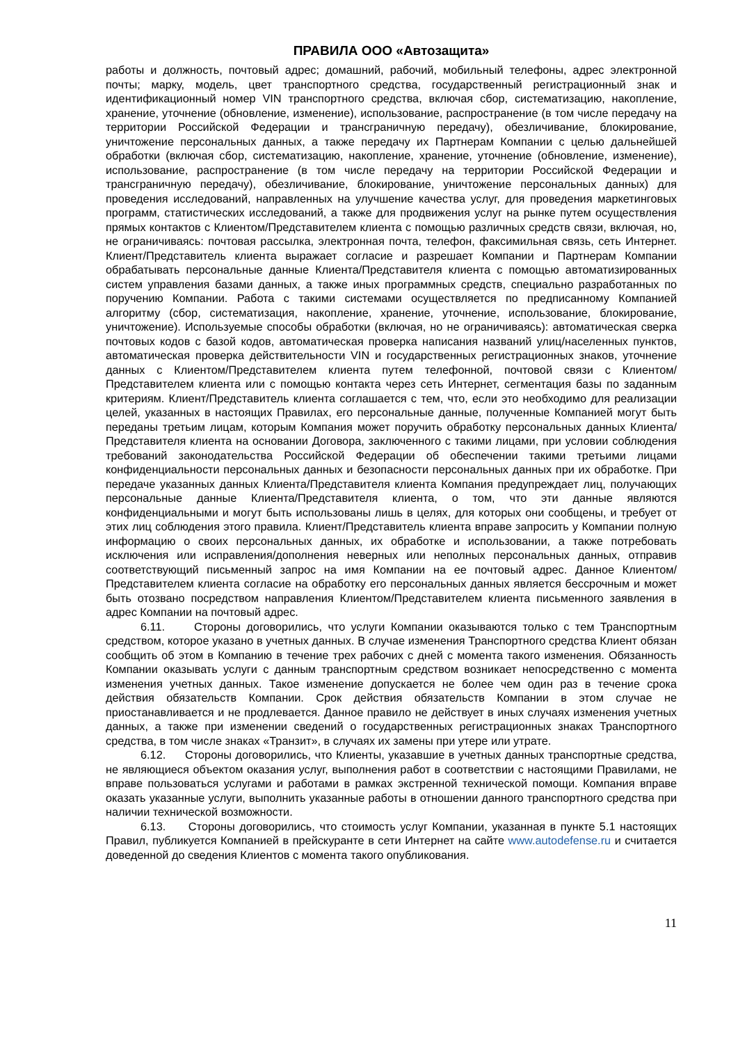ПРАВИЛА ООО «Автозащита»
работы и должность, почтовый адрес; домашний, рабочий, мобильный телефоны, адрес электронной почты; марку, модель, цвет транспортного средства, государственный регистрационный знак и идентификационный номер VIN транспортного средства, включая сбор, систематизацию, накопление, хранение, уточнение (обновление, изменение), использование, распространение (в том числе передачу на территории Российской Федерации и трансграничную передачу), обезличивание, блокирование, уничтожение персональных данных, а также передачу их Партнерам Компании с целью дальнейшей обработки (включая сбор, систематизацию, накопление, хранение, уточнение (обновление, изменение), использование, распространение (в том числе передачу на территории Российской Федерации и трансграничную передачу), обезличивание, блокирование, уничтожение персональных данных) для проведения исследований, направленных на улучшение качества услуг, для проведения маркетинговых программ, статистических исследований, а также для продвижения услуг на рынке путем осуществления прямых контактов с Клиентом/Представителем клиента с помощью различных средств связи, включая, но, не ограничиваясь: почтовая рассылка, электронная почта, телефон, факсимильная связь, сеть Интернет. Клиент/Представитель клиента выражает согласие и разрешает Компании и Партнерам Компании обрабатывать персональные данные Клиента/Представителя клиента с помощью автоматизированных систем управления базами данных, а также иных программных средств, специально разработанных по поручению Компании. Работа с такими системами осуществляется по предписанному Компанией алгоритму (сбор, систематизация, накопление, хранение, уточнение, использование, блокирование, уничтожение). Используемые способы обработки (включая, но не ограничиваясь): автоматическая сверка почтовых кодов с базой кодов, автоматическая проверка написания названий улиц/населенных пунктов, автоматическая проверка действительности VIN и государственных регистрационных знаков, уточнение данных с Клиентом/Представителем клиента путем телефонной, почтовой связи с Клиентом/Представителем клиента или с помощью контакта через сеть Интернет, сегментация базы по заданным критериям. Клиент/Представитель клиента соглашается с тем, что, если это необходимо для реализации целей, указанных в настоящих Правилах, его персональные данные, полученные Компанией могут быть переданы третьим лицам, которым Компания может поручить обработку персональных данных Клиента/Представителя клиента на основании Договора, заключенного с такими лицами, при условии соблюдения требований законодательства Российской Федерации об обеспечении такими третьими лицами конфиденциальности персональных данных и безопасности персональных данных при их обработке. При передаче указанных данных Клиента/Представителя клиента Компания предупреждает лиц, получающих персональные данные Клиента/Представителя клиента, о том, что эти данные являются конфиденциальными и могут быть использованы лишь в целях, для которых они сообщены, и требует от этих лиц соблюдения этого правила. Клиент/Представитель клиента вправе запросить у Компании полную информацию о своих персональных данных, их обработке и использовании, а также потребовать исключения или исправления/дополнения неверных или неполных персональных данных, отправив соответствующий письменный запрос на имя Компании на ее почтовый адрес. Данное Клиентом/Представителем клиента согласие на обработку его персональных данных является бессрочным и может быть отозвано посредством направления Клиентом/Представителем клиента письменного заявления в адрес Компании на почтовый адрес.
6.11. Стороны договорились, что услуги Компании оказываются только с тем Транспортным средством, которое указано в учетных данных. В случае изменения Транспортного средства Клиент обязан сообщить об этом в Компанию в течение трех рабочих с дней с момента такого изменения. Обязанность Компании оказывать услуги с данным транспортным средством возникает непосредственно с момента изменения учетных данных. Такое изменение допускается не более чем один раз в течение срока действия обязательств Компании. Срок действия обязательств Компании в этом случае не приостанавливается и не продлевается. Данное правило не действует в иных случаях изменения учетных данных, а также при изменении сведений о государственных регистрационных знаках Транспортного средства, в том числе знаках «Транзит», в случаях их замены при утере или утрате.
6.12. Стороны договорились, что Клиенты, указавшие в учетных данных транспортные средства, не являющиеся объектом оказания услуг, выполнения работ в соответствии с настоящими Правилами, не вправе пользоваться услугами и работами в рамках экстренной технической помощи. Компания вправе оказать указанные услуги, выполнить указанные работы в отношении данного транспортного средства при наличии технической возможности.
6.13. Стороны договорились, что стоимость услуг Компании, указанная в пункте 5.1 настоящих Правил, публикуется Компанией в прейскуранте в сети Интернет на сайте www.autodefense.ru и считается доведенной до сведения Клиентов с момента такого опубликования.
11